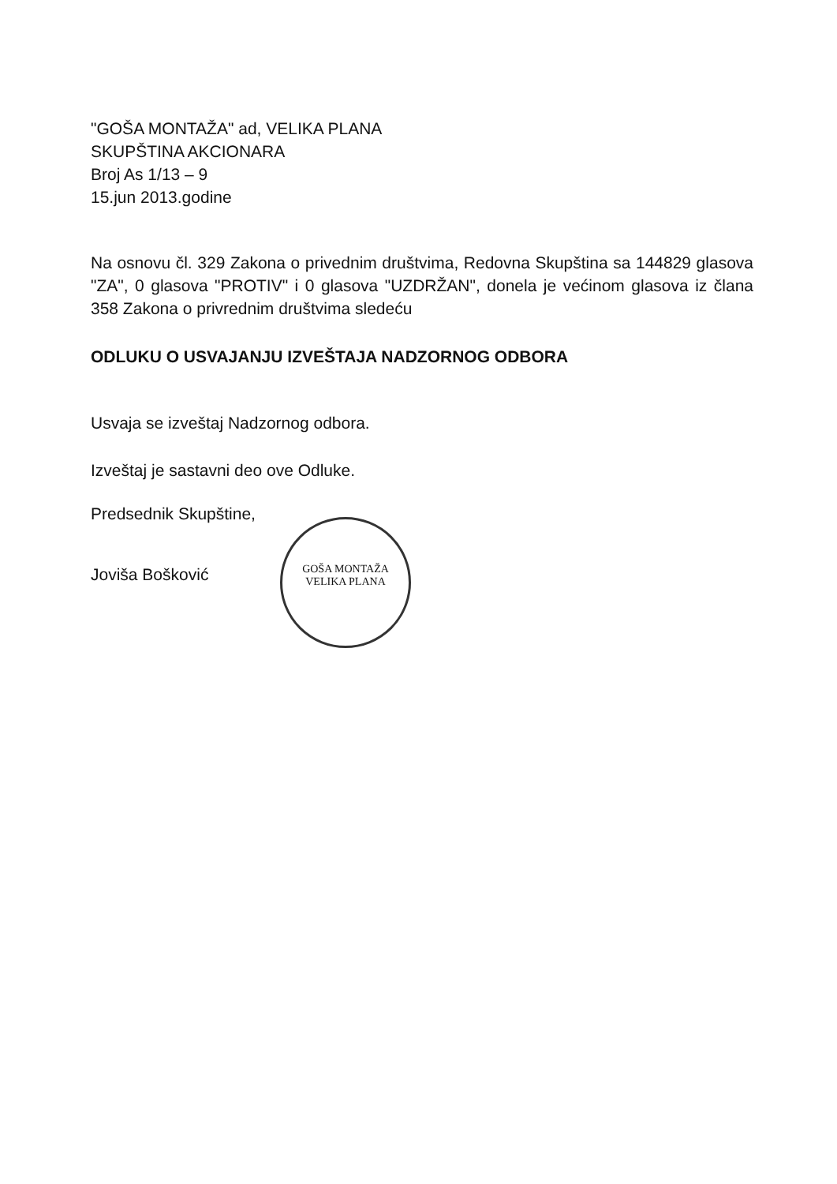"GOŠA MONTAŽA" ad, VELIKA PLANA
SKUPŠTINA AKCIONARA
Broj As 1/13 – 9
15.jun 2013.godine
Na osnovu čl. 329 Zakona o privednim društvima, Redovna Skupština sa 144829 glasova "ZA", 0 glasova "PROTIV" i 0 glasova "UZDRŽAN", donela je većinom glasova iz člana 358 Zakona o privrednim društvima sledeću
ODLUKU O USVAJANJU IZVEŠTAJA NADZORNOG ODBORA
Usvaja se izveštaj Nadzornog odbora.
Izveštaj je sastavni deo ove Odluke.
Predsednik Skupštine,
Jovіša Bošković
GOŠA MONTAŽA
VELIKA PLANA